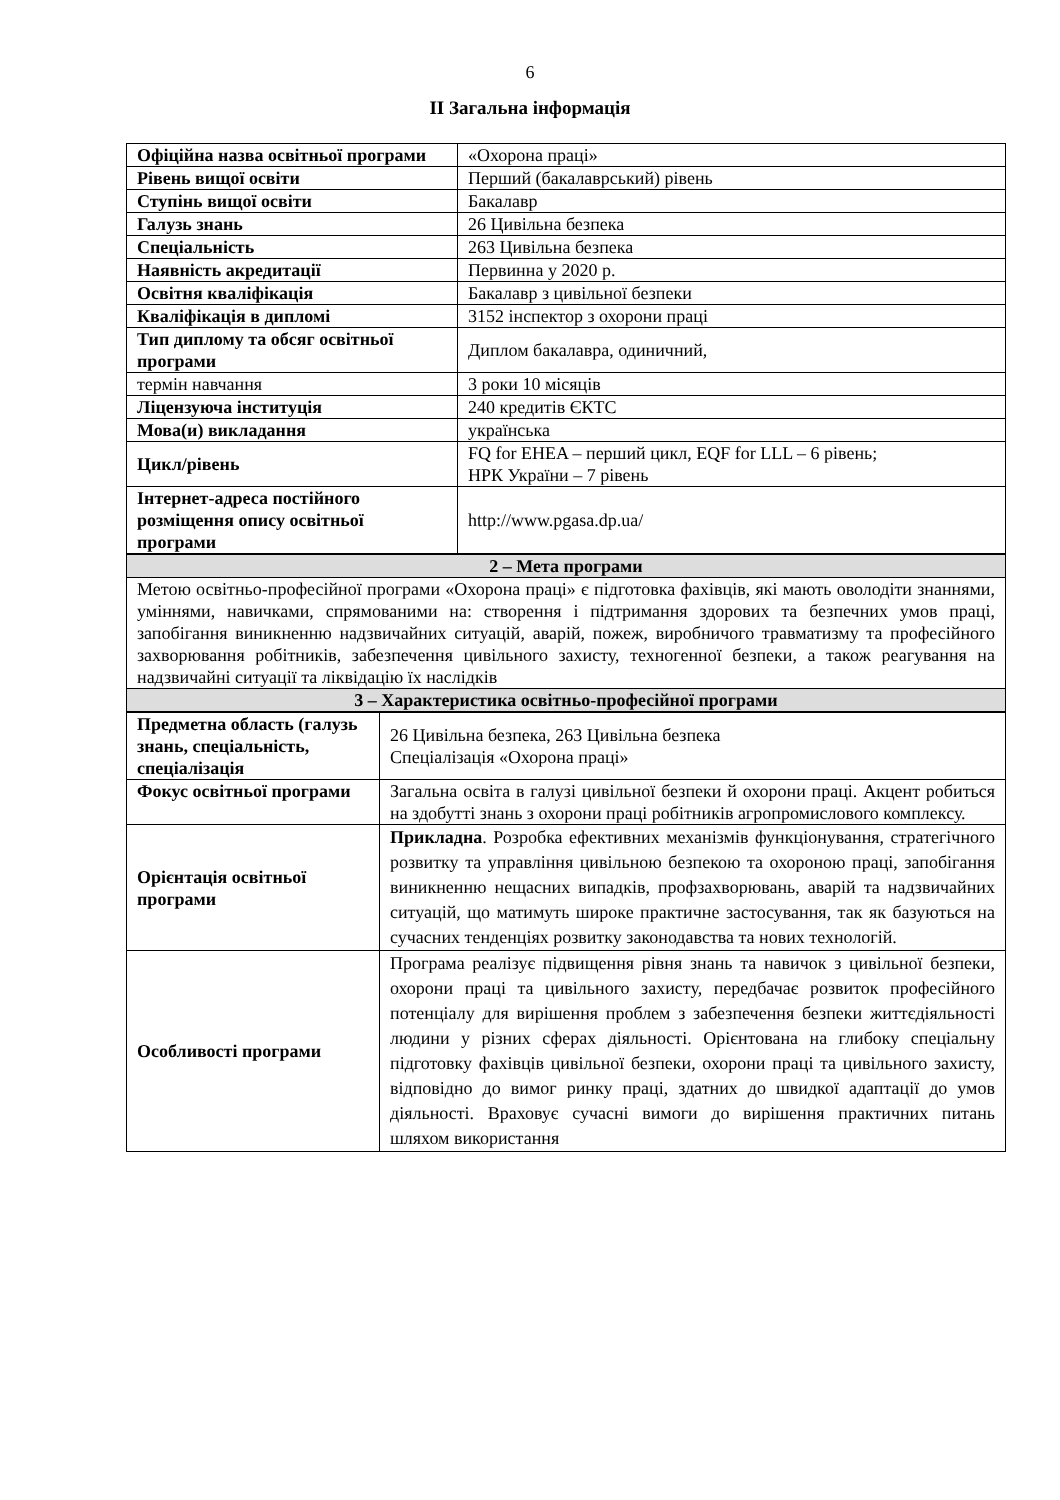6
ІІ Загальна інформація
| Офіційна назва освітньої програми | «Охорона праці» |
| Рівень вищої освіти | Перший (бакалаврський) рівень |
| Ступінь вищої освіти | Бакалавр |
| Галузь знань | 26 Цивільна безпека |
| Спеціальність | 263 Цивільна безпека |
| Наявність акредитації | Первинна у 2020 р. |
| Освітня кваліфікація | Бакалавр з цивільної безпеки |
| Кваліфікація в дипломі | 3152 інспектор з охорони праці |
| Тип диплому та обсяг освітньої програми | Диплом бакалавра, одиничний, |
| термін навчання | 3 роки 10 місяців |
| Ліцензуюча інституція | 240 кредитів ЄКТС |
| Мова(и) викладання | українська |
| Цикл/рівень | FQ for EHEA – перший цикл, EQF for LLL – 6 рівень; НРК України – 7 рівень |
| Інтернет-адреса постійного розміщення опису освітньої програми | http://www.pgasa.dp.ua/ |
| 2 – Мета програми |
| Метою освітньо-професійної програми «Охорона праці» є підготовка фахівців, які мають оволодіти знаннями, уміннями, навичками, спрямованими на: створення і підтримання здорових та безпечних умов праці, запобігання виникненню надзвичайних ситуацій, аварій, пожеж, виробничого травматизму та професійного захворювання робітників, забезпечення цивільного захисту, техногенної безпеки, а також реагування на надзвичайні ситуації та ліквідацію їх наслідків |
| 3 – Характеристика освітньо-професійної програми |
| Предметна область (галузь знань, спеціальність, спеціалізація | 26 Цивільна безпека, 263 Цивільна безпека Спеціалізація «Охорона праці» |
| Фокус освітньої програми | Загальна освіта в галузі цивільної безпеки й охорони праці. Акцент робиться на здобутті знань з охорони праці робітників агропромислового комплексу. |
| Орієнтація освітньої програми | Прикладна . Розробка ефективних механізмів функціонування, стратегічного розвитку та управління цивільною безпекою та охороною праці, запобігання виникненню нещасних випадків, профзахворювань, аварій та надзвичайних ситуацій, що матимуть широке практичне застосування, так як базуються на сучасних тенденціях розвитку законодавства та нових технологій. |
| Особливості програми | Програма реалізує підвищення рівня знань та навичок з цивільної безпеки, охорони праці та цивільного захисту, передбачає розвиток професійного потенціалу для вирішення проблем з забезпечення безпеки життєдіяльності людини у різних сферах діяльності. Орієнтована на глибоку спеціальну підготовку фахівців цивільної безпеки, охорони праці та цивільного захисту, відповідно до вимог ринку праці, здатних до швидкої адаптації до умов діяльності. Враховує сучасні вимоги до вирішення практичних питань шляхом використання |